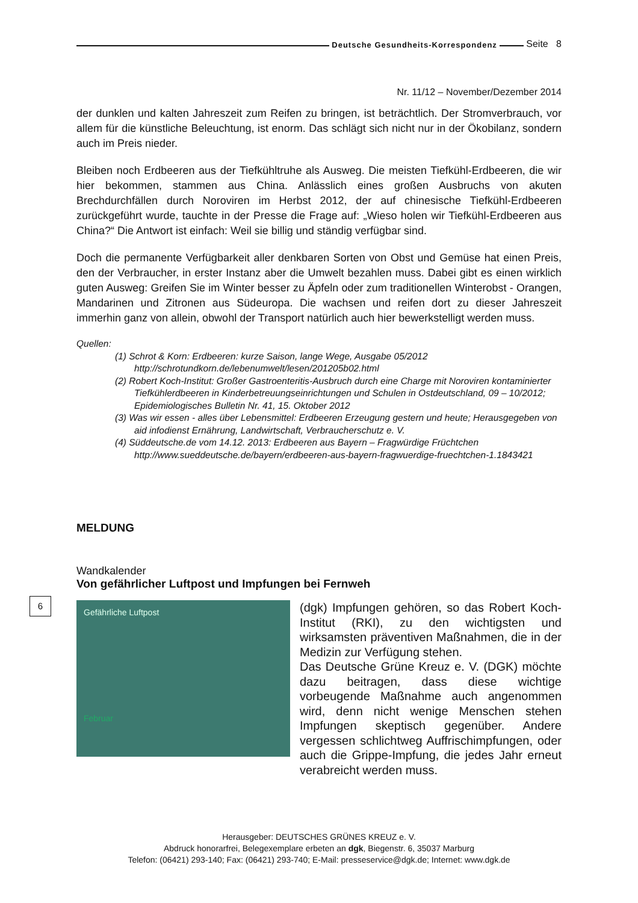Deutsche Gesundheits-Korrespondenz
Seite 8
Nr. 11/12 – November/Dezember 2014
der dunklen und kalten Jahreszeit zum Reifen zu bringen, ist beträchtlich. Der Stromverbrauch, vor allem für die künstliche Beleuchtung, ist enorm. Das schlägt sich nicht nur in der Ökobilanz, sondern auch im Preis nieder.
Bleiben noch Erdbeeren aus der Tiefkühltruhe als Ausweg. Die meisten Tiefkühl-Erdbeeren, die wir hier bekommen, stammen aus China. Anlässlich eines großen Ausbruchs von akuten Brechdurchfällen durch Noroviren im Herbst 2012, der auf chinesische Tiefkühl-Erdbeeren zurückgeführt wurde, tauchte in der Presse die Frage auf: „Wieso holen wir Tiefkühl-Erdbeeren aus China?“ Die Antwort ist einfach: Weil sie billig und ständig verfügbar sind.
Doch die permanente Verfügbarkeit aller denkbaren Sorten von Obst und Gemüse hat einen Preis, den der Verbraucher, in erster Instanz aber die Umwelt bezahlen muss. Dabei gibt es einen wirklich guten Ausweg: Greifen Sie im Winter besser zu Äpfeln oder zum traditionellen Winterobst - Orangen, Mandarinen und Zitronen aus Südeuropa. Die wachsen und reifen dort zu dieser Jahreszeit immerhin ganz von allein, obwohl der Transport natürlich auch hier bewerkstelligt werden muss.
Quellen:
(1) Schrot & Korn: Erdbeeren: kurze Saison, lange Wege, Ausgabe 05/2012 http://schrotundkorn.de/lebenumwelt/lesen/201205b02.html
(2) Robert Koch-Institut: Großer Gastroenteritis-Ausbruch durch eine Charge mit Noroviren kontaminierter Tiefkühlerdbeeren in Kinderbetreuungseinrichtungen und Schulen in Ostdeutschland, 09 – 10/2012; Epidemiologisches Bulletin Nr. 41, 15. Oktober 2012
(3) Was wir essen - alles über Lebensmittel: Erdbeeren Erzeugung gestern und heute; Herausgegeben von aid infodienst Ernährung, Landwirtschaft, Verbraucherschutz e. V.
(4) Süddeutsche.de vom 14.12. 2013: Erdbeeren aus Bayern – Fragwürdige Früchtchen http://www.sueddeutsche.de/bayern/erdbeeren-aus-bayern-fragwuerdige-fruechtchen-1.1843421
MELDUNG
Wandkalender
Von gefährlicher Luftpost und Impfungen bei Fernweh
6
Gefährliche Luftpost
Februar
(dgk) Impfungen gehören, so das Robert Koch-Institut (RKI), zu den wichtigsten und wirksamsten präventiven Maßnahmen, die in der Medizin zur Verfügung stehen.
Das Deutsche Grüne Kreuz e. V. (DGK) möchte dazu beitragen, dass diese wichtige vorbeugende Maßnahme auch angenommen wird, denn nicht wenige Menschen stehen Impfungen skeptisch gegenüber. Andere vergessen schlichtweg Auffrischimpfungen, oder auch die Grippe-Impfung, die jedes Jahr erneut verabreicht werden muss.
Herausgeber: DEUTSCHES GRÜNES KREUZ e. V.
Abdruck honorarfrei, Belegexemplare erbeten an dgk, Biegenstr. 6, 35037 Marburg
Telefon: (06421) 293-140; Fax: (06421) 293-740; E-Mail: presseservice@dgk.de; Internet: www.dgk.de